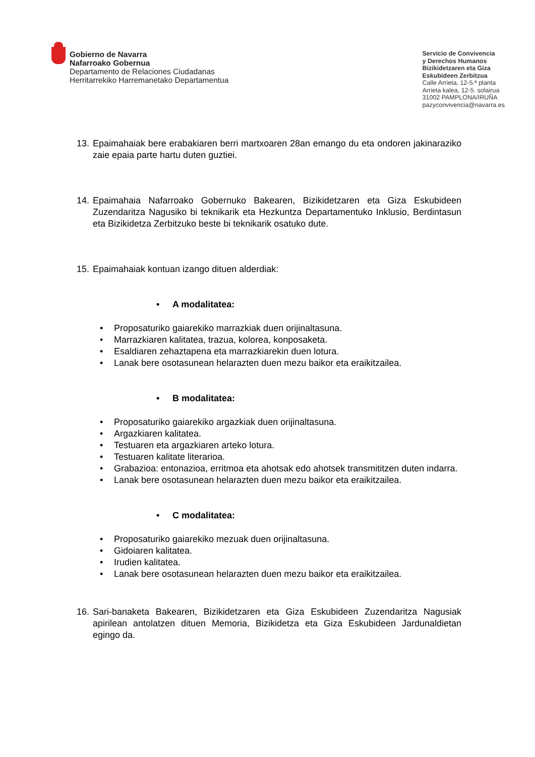Gobierno de Navarra
Nafarroako Gobernua
Departamento de Relaciones Ciudadanas
Herritarrekiko Harremanetako Departamentua
Servicio de Convivencia
y Derechos Humanos
Bizikidetzaren eta Giza
Eskubideen Zerbitzua
Calle Arrieta, 12-5.ª planta
Arrieta kalea, 12-5. solairua
31002 PAMPLONA/IRUÑA
pazyconvivencia@navarra.es
13.
Epaimahaiak bere erabakiaren berri martxoaren 28an emango du eta ondoren jakinaraziko zaie epaia parte hartu duten guztiei.
14.
Epaimahaia Nafarroako Gobernuko Bakearen, Bizikidetzaren eta Giza Eskubideen Zuzendaritza Nagusiko bi teknikarik eta Hezkuntza Departamentuko Inklusio, Berdintasun eta Bizikidetza Zerbitzuko beste bi teknikarik osatuko dute.
15.
Epaimahaiak kontuan izango dituen alderdiak:
• A modalitatea:
• Proposaturiko gaiarekiko marrazkiak duen orijinaltasuna.
• Marrazkiaren kalitatea, trazua, kolorea, konposaketa.
• Esaldiaren zehaztapena eta marrazkiarekin duen lotura.
• Lanak bere osotasunean helarazten duen mezu baikor eta eraikitzailea.
• B modalitatea:
• Proposaturiko gaiarekiko argazkiak duen orijinaltasuna.
• Argazkiaren kalitatea.
• Testuaren eta argazkiaren arteko lotura.
• Testuaren kalitate literarioa.
• Grabazioa: entonazioa, erritmoa eta ahotsak edo ahotsek transmititzen duten indarra.
• Lanak bere osotasunean helarazten duen mezu baikor eta eraikitzailea.
• C modalitatea:
• Proposaturiko gaiarekiko mezuak duen orijinaltasuna.
• Gidoiaren kalitatea.
• Irudien kalitatea.
• Lanak bere osotasunean helarazten duen mezu baikor eta eraikitzailea.
16.
Sari-banaketa Bakearen, Bizikidetzaren eta Giza Eskubideen Zuzendaritza Nagusiak apirilean antolatzen dituen Memoria, Bizikidetza eta Giza Eskubideen Jardunaldietan egingo da.